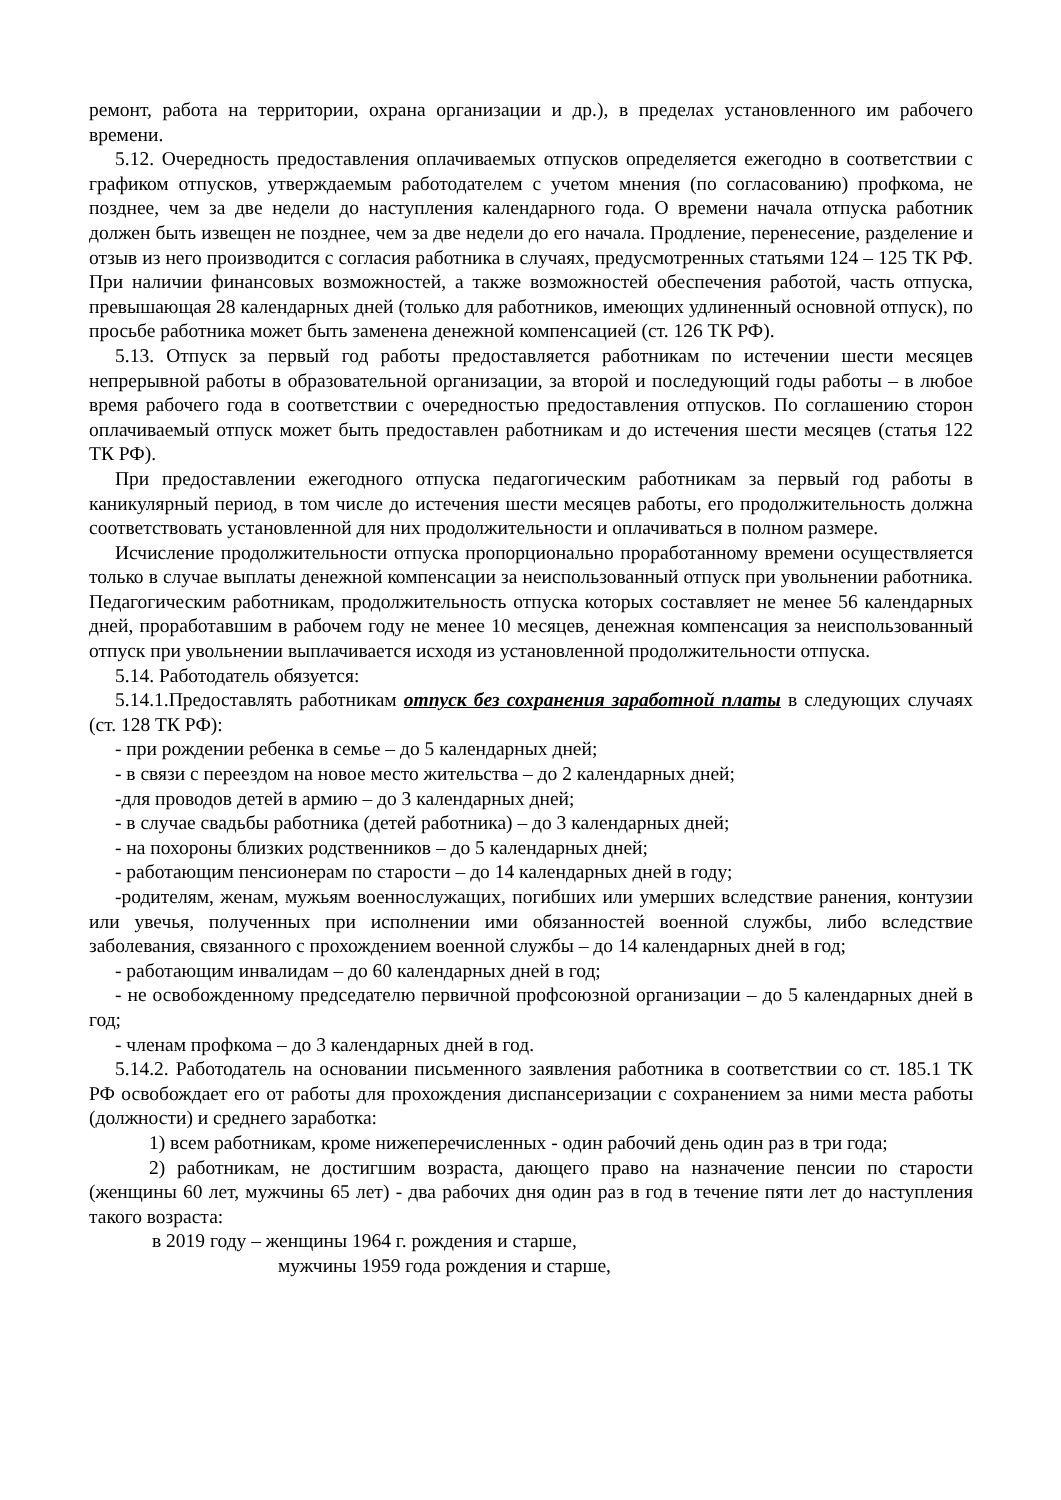ремонт, работа на территории, охрана организации и др.), в пределах установленного им рабочего времени.
5.12. Очередность предоставления оплачиваемых отпусков определяется ежегодно в соответствии с графиком отпусков, утверждаемым работодателем с учетом мнения (по согласованию) профкома, не позднее, чем за две недели до наступления календарного года. О времени начала отпуска работник должен быть извещен не позднее, чем за две недели до его начала. Продление, перенесение, разделение и отзыв из него производится с согласия работника в случаях, предусмотренных статьями 124 – 125 ТК РФ. При наличии финансовых возможностей, а также возможностей обеспечения работой, часть отпуска, превышающая 28 календарных дней (только для работников, имеющих удлиненный основной отпуск), по просьбе работника может быть заменена денежной компенсацией (ст. 126 ТК РФ).
5.13. Отпуск за первый год работы предоставляется работникам по истечении шести месяцев непрерывной работы в образовательной организации, за второй и последующий годы работы – в любое время рабочего года в соответствии с очередностью предоставления отпусков. По соглашению сторон оплачиваемый отпуск может быть предоставлен работникам и до истечения шести месяцев (статья 122 ТК РФ).
При предоставлении ежегодного отпуска педагогическим работникам за первый год работы в каникулярный период, в том числе до истечения шести месяцев работы, его продолжительность должна соответствовать установленной для них продолжительности и оплачиваться в полном размере.
Исчисление продолжительности отпуска пропорционально проработанному времени осуществляется только в случае выплаты денежной компенсации за неиспользованный отпуск при увольнении работника. Педагогическим работникам, продолжительность отпуска которых составляет не менее 56 календарных дней, проработавшим в рабочем году не менее 10 месяцев, денежная компенсация за неиспользованный отпуск при увольнении выплачивается исходя из установленной продолжительности отпуска.
5.14. Работодатель обязуется:
5.14.1.Предоставлять работникам отпуск без сохранения заработной платы в следующих случаях (ст. 128 ТК РФ):
- при рождении ребенка в семье – до 5 календарных дней;
- в связи с переездом на новое место жительства – до 2 календарных дней;
-для проводов детей в армию – до 3 календарных дней;
- в случае свадьбы работника (детей работника) – до 3 календарных дней;
- на похороны близких родственников – до 5 календарных дней;
- работающим пенсионерам по старости – до 14 календарных дней в году;
-родителям, женам, мужьям военнослужащих, погибших или умерших вследствие ранения, контузии или увечья, полученных при исполнении ими обязанностей военной службы, либо вследствие заболевания, связанного с прохождением военной службы – до 14 календарных дней в год;
- работающим инвалидам – до 60 календарных дней в год;
- не освобожденному председателю первичной профсоюзной организации – до 5 календарных дней в год;
- членам профкома – до 3 календарных дней в год.
5.14.2. Работодатель на основании письменного заявления работника в соответствии со ст. 185.1 ТК РФ освобождает его от работы для прохождения диспансеризации с сохранением за ними места работы (должности) и среднего заработка:
1) всем работникам, кроме нижеперечисленных - один рабочий день один раз в три года;
2) работникам, не достигшим возраста, дающего право на назначение пенсии по старости (женщины 60 лет, мужчины 65 лет) - два рабочих дня один раз в год в течение пяти лет до наступления такого возраста:
в 2019 году – женщины 1964 г. рождения и старше,
мужчины 1959 года рождения и старше,